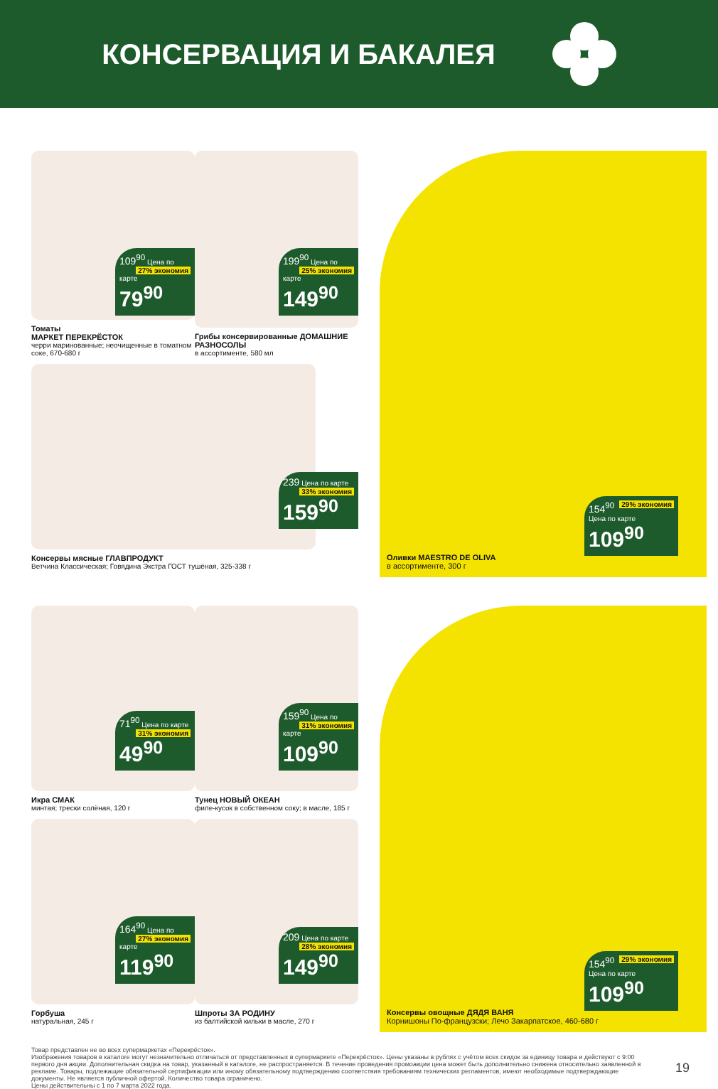КОНСЕРВАЦИЯ И БАКАЛЕЯ
109<sup>90</sup> 27% экономия Цена по карте
79<sup>90</sup>
Томаты
МАРКЕТ ПЕРЕКРЁСТОК
черри маринованные; неочищенные в томатном соке, 670-680 г
199<sup>90</sup> 25% экономия Цена по карте
149<sup>90</sup>
Грибы консервированные ДОМАШНИЕ РАЗНОСОЛЫ
в ассортименте, 580 мл
154<sup>90</sup> 29% экономия Цена по карте
109<sup>90</sup>
Оливки MAESTRO DE OLIVA
в ассортименте, 300 г
239 33% экономия Цена по карте
159<sup>90</sup>
Консервы мясные ГЛАВПРОДУКТ
Ветчина Классическая; Говядина Экстра ГОСТ тушёная, 325-338 г
71<sup>90</sup> 31% экономия Цена по карте
49<sup>90</sup>
Икра СМАК
минтая; трески солёная, 120 г
159<sup>90</sup> 31% экономия Цена по карте
109<sup>90</sup>
Тунец НОВЫЙ ОКЕАН
филе-кусок в собственном соку; в масле, 185 г
154<sup>90</sup> 29% экономия Цена по карте
109<sup>90</sup>
Консервы овощные ДЯДЯ ВАНЯ
Корнишоны По-французски; Лечо Закарпатское, 460-680 г
164<sup>90</sup> 27% экономия Цена по карте
119<sup>90</sup>
Горбуша
натуральная, 245 г
209 28% экономия Цена по карте
149<sup>90</sup>
Шпроты ЗА РОДИНУ
из балтийской кильки в масле, 270 г
Товар представлен не во всех супермаркетах «Перекрёсток».
Изображения товаров в каталоге могут незначительно отличаться от представленных в супермаркете «Перекрёсток». Цены указаны в рублях с учётом всех скидок за единицу товара и действуют с 9:00 первого дня акции. Дополнительная скидка на товар, указанный в каталоге, не распространяется. В течение проведения промоакции цена может быть дополнительно снижена относительно заявленной в рекламе. Товары, подлежащие обязательной сертификации или иному обязательному подтверждению соответствия требованиям технических регламентов, имеют необходимые подтверждающие документы. Не является публичной офертой. Количество товара ограничено.
Цены действительны с 1 по 7 марта 2022 года.
19